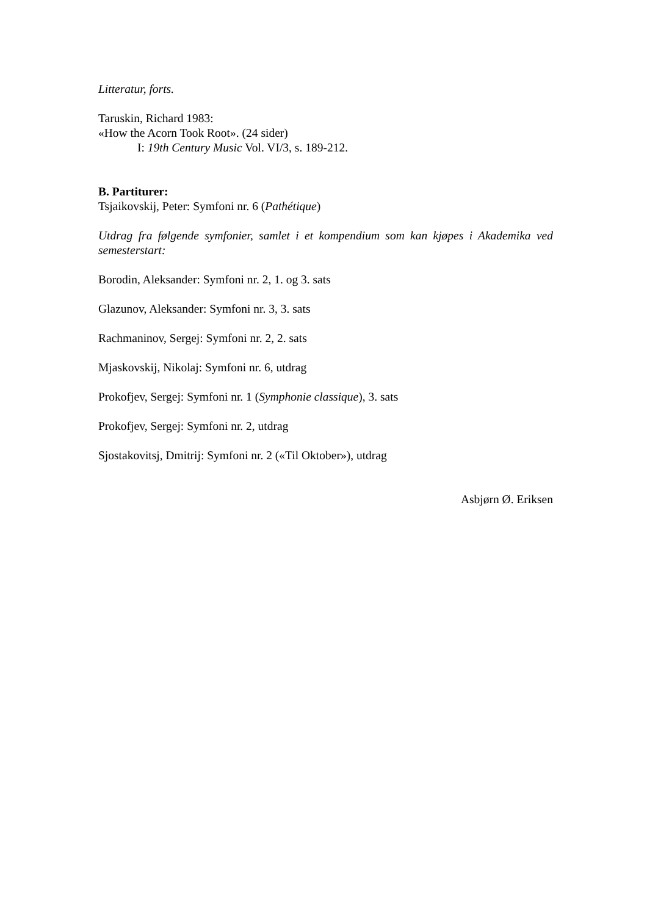Litteratur, forts.
Taruskin, Richard 1983:
«How the Acorn Took Root». (24 sider)
I: 19th Century Music Vol. VI/3, s. 189-212.
B. Partiturer:
Tsjaikovskij, Peter: Symfoni nr. 6 (Pathétique)
Utdrag fra følgende symfonier, samlet i et kompendium som kan kjøpes i Akademika ved semesterstart:
Borodin, Aleksander: Symfoni nr. 2, 1. og 3. sats
Glazunov, Aleksander: Symfoni nr. 3, 3. sats
Rachmaninov, Sergej: Symfoni nr. 2, 2. sats
Mjaskovskij, Nikolaj: Symfoni nr. 6, utdrag
Prokofjev, Sergej: Symfoni nr. 1 (Symphonie classique), 3. sats
Prokofjev, Sergej: Symfoni nr. 2, utdrag
Sjostakovitsj, Dmitrij: Symfoni nr. 2 («Til Oktober»), utdrag
Asbjørn Ø. Eriksen